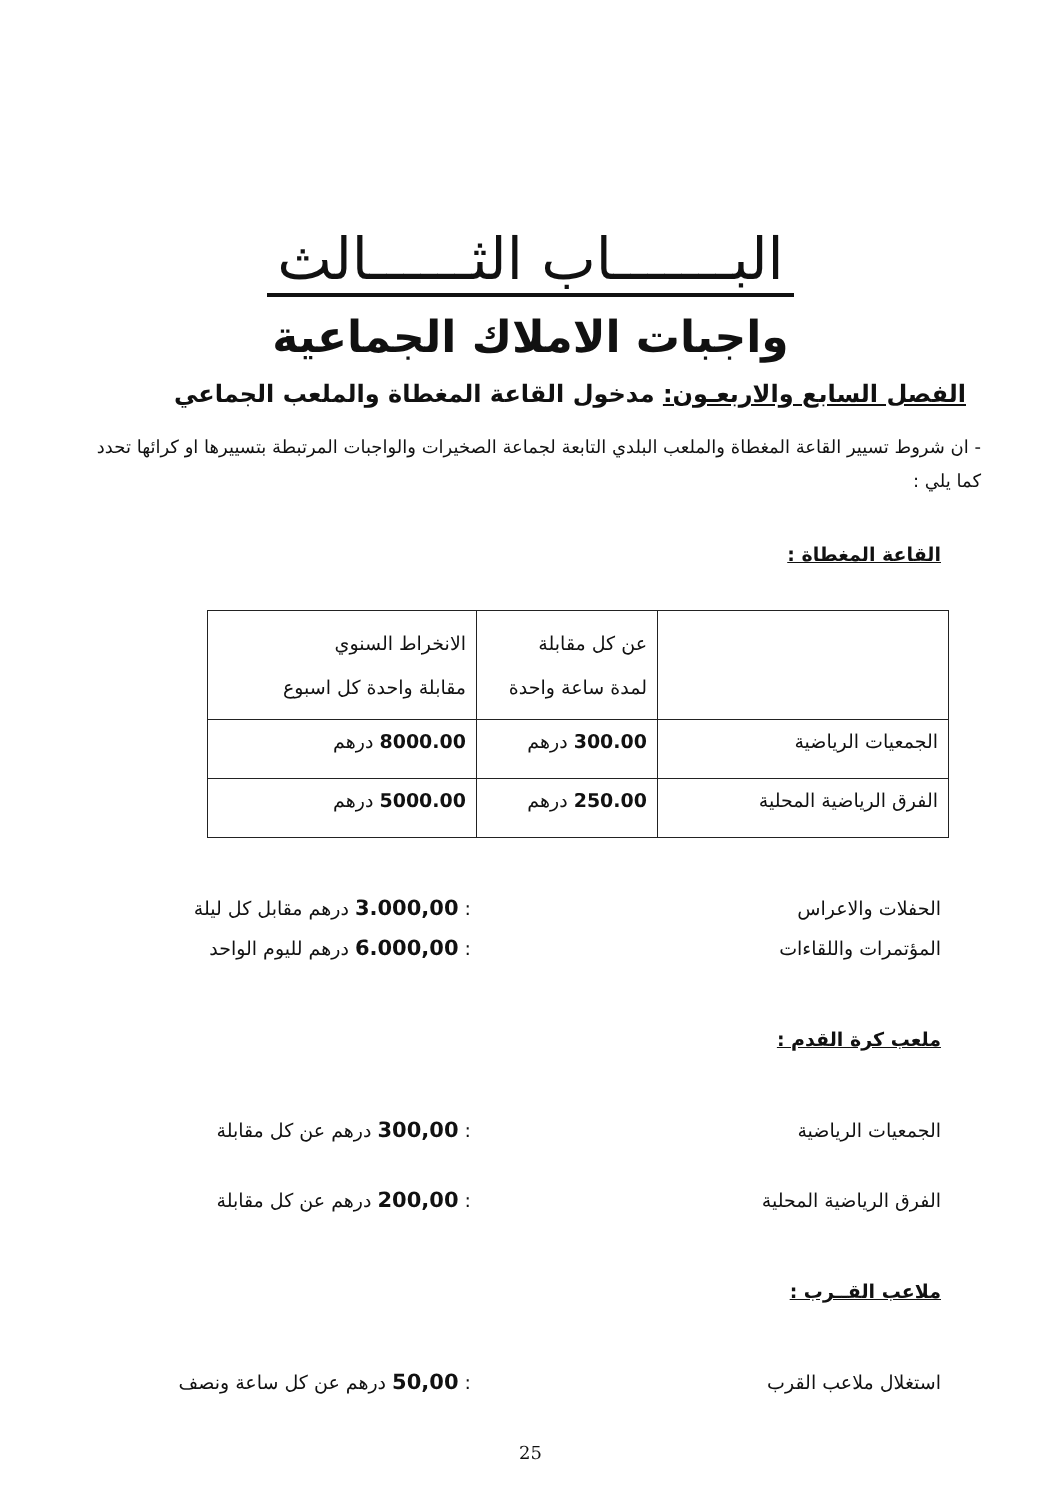البـــــــاب الثــــــالث
واجبات الاملاك الجماعية
الفصل السابع والاربعـون: مدخول القاعة المغطاة والملعب الجماعي
- ان شروط تسيير القاعة المغطاة والملعب البلدي التابعة لجماعة الصخيرات والواجبات المرتبطة بتسييرها او كرائها تحدد كما يلي :
القاعة المغطاة :
| | عن كل مقابلة لمدة ساعة واحدة | الانخراط السنوي مقابلة واحدة كل اسبوع |
| الجمعيات الرياضية | 300.00 درهم | 8000.00 درهم |
| الفرق الرياضية المحلية | 250.00 درهم | 5000.00 درهم |
الحفلات والاعراس : 3.000,00 درهم مقابل كل ليلة
المؤتمرات واللقاءات : 6.000,00 درهم لليوم الواحد
ملعب كرة القدم :
الجمعيات الرياضية : 300,00 درهم عن كل مقابلة
الفرق الرياضية المحلية : 200,00 درهم عن كل مقابلة
ملاعب القــرب :
استغلال ملاعب القرب : 50,00 درهم عن كل ساعة ونصف
25